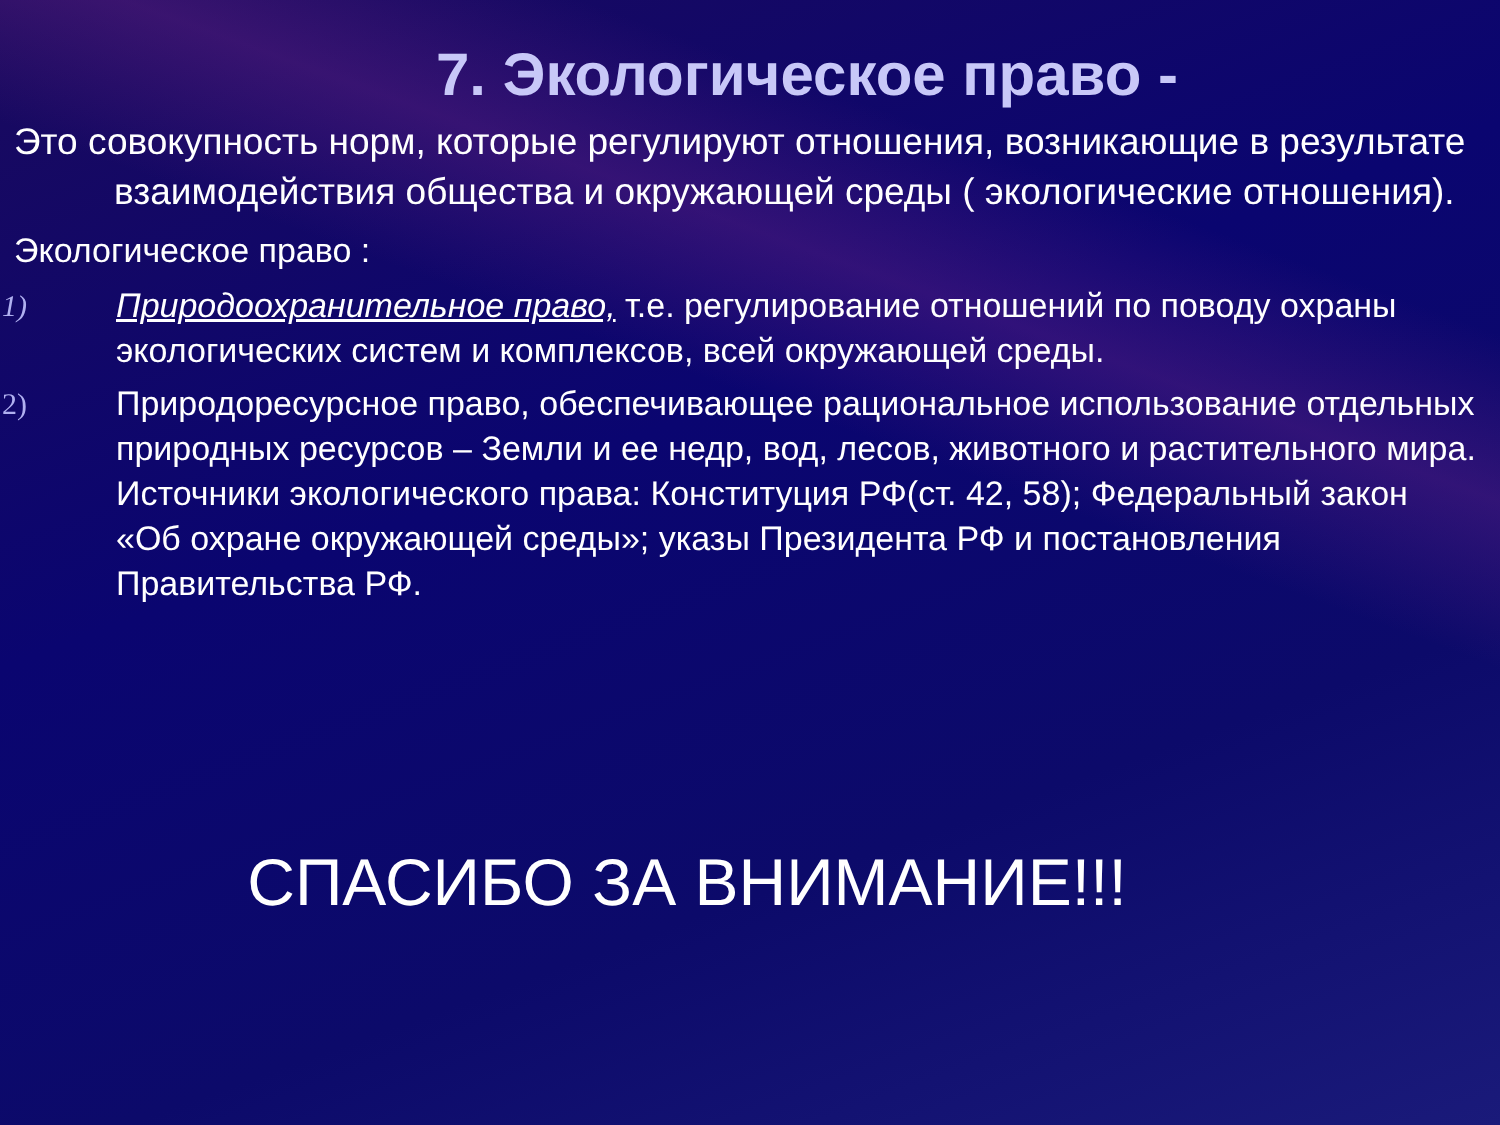7. Экологическое право -
Это совокупность норм, которые регулируют отношения, возникающие в результате взаимодействия общества и окружающей среды ( экологические отношения).
Экологическое право :
1) Природоохранительное право, т.е. регулирование отношений по поводу охраны экологических систем и комплексов, всей окружающей среды.
2) Природоресурсное право, обеспечивающее рациональное использование отдельных природных ресурсов – Земли и ее недр, вод, лесов, животного и растительного мира. Источники экологического права: Конституция РФ(ст. 42, 58); Федеральный закон «Об охране окружающей среды»; указы Президента РФ и постановления Правительства РФ.
СПАСИБО ЗА ВНИМАНИЕ!!!